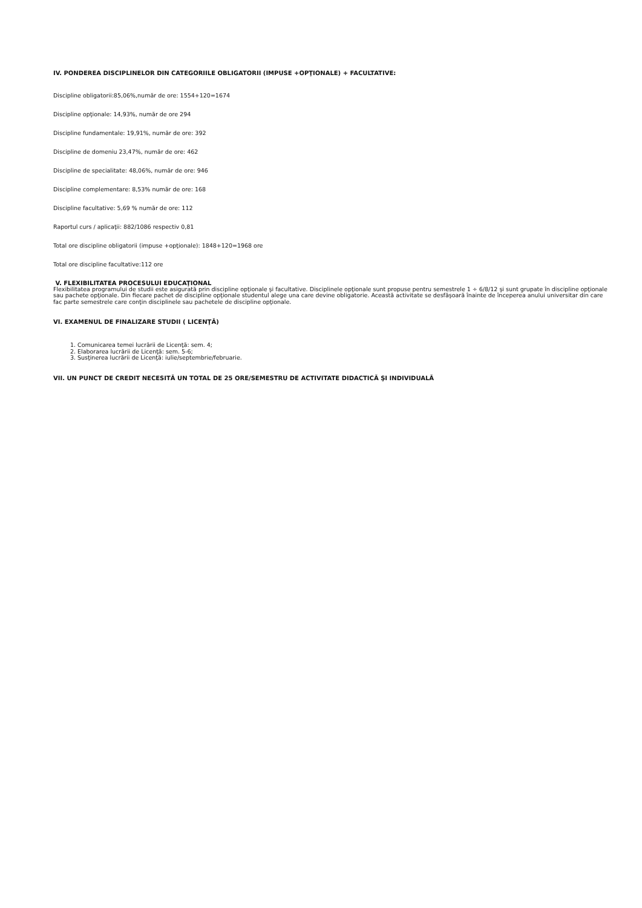IV. PONDEREA DISCIPLINELOR DIN CATEGORIILE OBLIGATORII (IMPUSE +OPŢIONALE) + FACULTATIVE:
Discipline obligatorii:85,06%,număr de ore: 1554+120=1674
Discipline opţionale: 14,93%, număr de ore 294
Discipline fundamentale: 19,91%, număr de ore: 392
Discipline de domeniu 23,47%, număr de ore: 462
Discipline de specialitate: 48,06%, număr de ore: 946
Discipline complementare: 8,53% număr de ore: 168
Discipline facultative: 5,69 % număr de ore: 112
Raportul curs / aplicaţii: 882/1086 respectiv 0,81
Total ore discipline obligatorii (impuse +opţionale): 1848+120=1968 ore
Total ore discipline facultative:112 ore
V. FLEXIBILITATEA PROCESULUI EDUCAŢIONAL
Flexibilitatea programului de studii este asigurată prin discipline opţionale şi facultative. Disciplinele opţionale sunt propuse pentru semestrele 1 ÷ 6/8/12 şi sunt grupate în discipline opţionale sau pachete opţionale. Din fiecare pachet de discipline opţionale studentul alege una care devine obligatorie. Această activitate se desfăşoară înainte de începerea anului universitar din care fac parte semestrele care conţin disciplinele sau pachetele de discipline opţionale.
VI. EXAMENUL DE FINALIZARE STUDII ( LICENŢĂ)
1. Comunicarea temei lucrării de Licenţă: sem. 4;
2. Elaborarea lucrării de Licenţă: sem. 5-6;
3. Susţinerea lucrării de Licenţă: iulie/septembrie/februarie.
VII. UN PUNCT DE CREDIT NECESITĂ UN TOTAL DE 25 ORE/SEMESTRU DE ACTIVITATE DIDACTICĂ ŞI INDIVIDUALĂ